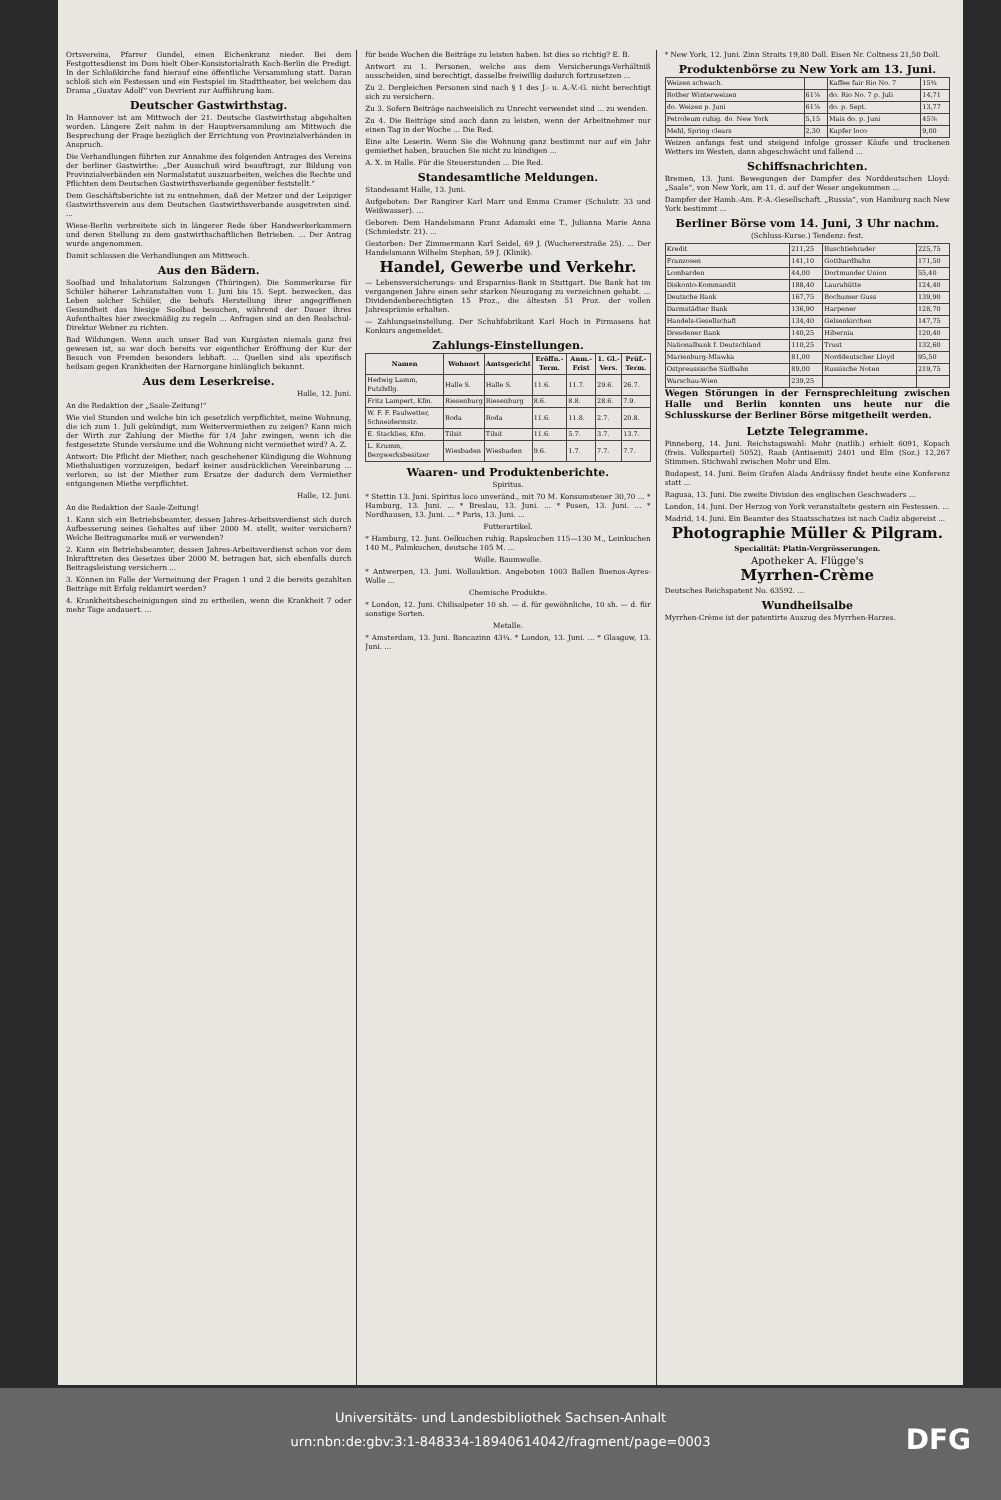Ortsvereins, Pfarrer Gundel, einen Eichenkranz nieder. Bei dem Festgottesdienst im Dom hielt Ober-Konsistorialrath Koch-Berlin die Predigt. In der Schloßkirche fand hierauf eine öffentliche Versammlung statt. Daran schloß sich ein Festessen und ein Festspiel im Stadttheater, bei welchem das Drama „Gustav Adolf“ von Devrient zur Aufführung kam.
Deutscher Gastwirthstag.
In Hannover ist am Mittwoch der 21. Deutsche Gastwirthstag abgehalten worden. Längere Zeit nahm in der Hauptversammlung am Mittwoch die Besprechung der Frage bezüglich der Errichtung von Provinzialverbänden in Anspruch.
Die Verhandlungen führten zur Annahme des folgenden Antrages des Vereins der berliner Gastwirthe: „Der Ausschuß wird beauftragt, zur Bildung von Provinzialverbänden ein Normalstatut auszuarbeiten, welches die Rechte und Pflichten dem Deutschen Gastwirthsverbande gegenüber feststellt.“
Dem Geschäftsberichte ist zu entnehmen, daß der Metzer und der Leipziger Gastwirthsverein aus dem Deutschen Gastwirthsverbande ausgetreten sind. ...
Wiese-Berlin verbreitete sich in längerer Rede über Handwerkerkammern und deren Stellung zu dem gastwirthschaftlichen Betrieben. ... Der Antrag wurde angenommen.
Damit schlossen die Verhandlungen am Mittwoch.
Aus den Bädern.
Soolbad und Inhalatorium Salzungen (Thüringen). Die Sommerkurse für Schüler höherer Lehranstalten vom 1. Juni bis 15. Sept. bezwecken, das Leben solcher Schüler, die behufs Herstellung ihrer angegriffenen Gesundheit das hiesige Soolbad besuchen, während der Dauer ihres Aufenthaltes hier zweckmäßig zu regeln ... Anfragen sind an den Realschul-Direktor Webner zu richten.
Bad Wildungen. Wenn auch unser Bad von Kurgästen niemals ganz frei gewesen ist, so war doch bereits vor eigentlicher Eröffnung der Kur der Besuch von Fremden besonders lebhaft. ... Quellen sind als spezifisch heilsam gegen Krankheiten der Harnorgane hinlänglich bekannt.
Aus dem Leserkreise.
Halle, 12. Juni.
An die Redaktion der „Saale-Zeitung!“
Wie viel Stunden und welche bin ich gesetzlich verpflichtet, meine Wohnung, die ich zum 1. Juli gekündigt, zum Weitervermiethen zu zeigen? Kann mich der Wirth zur Zahlung der Miethe für 1/4 Jahr zwingen, wenn ich die festgesetzte Stunde versäume und die Wohnung nicht vermiethet wird? A. Z.
Antwort: Die Pflicht der Miether, nach geschehener Kündigung die Wohnung Miethslustigen vorzuzeigen, bedarf keiner ausdrücklichen Vereinbarung ... verloren, so ist der Miether zum Ersatze der dadurch dem Vermiether entgangenen Miethe verpflichtet.
Halle, 12. Juni.
An die Redaktion der Saale-Zeitung!
1. Kann sich ein Betriebsbeamter, dessen Jahres-Arbeitsverdienst sich durch Aufbesserung seines Gehaltes auf über 2000 M. stellt, weiter versichern? Welche Beitragsmarke muß er verwenden?
2. Kann ein Betriebsbeamter, dessen Jahres-Arbeitsverdienst schon vor dem Inkrafttreten des Gesetzes über 2000 M. betragen hat, sich ebenfalls durch Beitragsleistung versichern ...
3. Können im Falle der Verneinung der Fragen 1 und 2 die bereits gezahlten Beiträge mit Erfolg reklamirt werden?
4. Krankheitsbescheinigungen sind zu ertheilen, wenn die Krankheit 7 oder mehr Tage andauert. ...
für beide Wochen die Beiträge zu leisten haben. Ist dies so richtig? E. B.
Antwort zu 1. Personen, welche aus dem Versicherungs-Verhältniß ausscheiden, sind berechtigt, dasselbe freiwillig dadurch fortzusetzen ...
Zu 2. Dergleichen Personen sind nach § 1 des J.- u. A.-V.-G. nicht berechtigt sich zu versichern.
Zu 3. Sofern Beiträge nachweislich zu Unrecht verwendet sind ... zu wenden.
Zu 4. Die Beiträge sind auch dann zu leisten, wenn der Arbeitnehmer nur einen Tag in der Woche ... Die Red.
Eine alte Leserin. Wenn Sie die Wohnung ganz bestimmt nur auf ein Jahr gemiethet haben, brauchen Sie nicht zu kündigen ...
A. X. in Halle. Für die Steuerstunden ... Die Red.
Standesamtliche Meldungen.
Standesamt Halle, 13. Juni.
Aufgeboten: Der Rangirer Karl Marr und Emma Cramer (Schulstr. 33 und Weißwasser). ...
Geboren: Dem Handelsmann Franz Adamski eine T., Julianna Marie Anna (Schmiedstr. 21). ...
Gestorben: Der Zimmermann Karl Seidel, 69 J. (Wuchererstraße 25). ... Der Handelsmann Wilhelm Stephan, 59 J. (Klinik).
Handel, Gewerbe und Verkehr.
— Lebensversicherungs- und Ersparniss-Bank in Stuttgart. Die Bank hat im vergangenen Jahre einen sehr starken Neuzugang zu verzeichnen gehabt. ... Dividendenberechtigten 15 Proz., die ältesten 51 Proz. der vollen Jahresprämie erhalten.
— Zahlungseinstellung. Der Schuhfabrikant Karl Hoch in Pirmasens hat Konkurs angemeldet.
Zahlungs-Einstellungen.
| Namen | Wohnort | Amtsgericht | Eröffn.-Term. | Anm.-Frist | 1. Gl.-Vers. | Prüf.-Term. |
| --- | --- | --- | --- | --- | --- | --- |
| Hedwig Lamm, Putzhdlg. | Halle S. | Halle S. | 11.6. | 11.7. | 29.6. | 26.7. |
| Fritz Lampert, Kfm. | Riesenburg | Riesenburg | 8.6. | 8.8. | 28.6. | 7.9. |
| W. F. F. Faulwetter, Schneidermstr. | Roda | Roda | 11.6. | 11.8. | 2.7. | 20.8. |
| E. Stacklies, Kfm. | Tilsit | Tilsit | 11.6. | 5.7. | 3.7. | 13.7. |
| L. Krumm, Bergwerksbesitzer | Wiesbaden | Wiesbaden | 9.6. | 1.7. | 7.7. | 7.7. |
Waaren- und Produktenberichte.
Spiritus.
* Stettin 13. Juni. Spiritus loco unveränd., mit 70 M. Konsumsteuer 30,70 ... * Hamburg, 13. Juni. ... * Breslau, 13. Juni. ... * Posen, 13. Juni. ... * Nordhausen, 13. Juni. ... * Paris, 13. Juni. ...
Futterartikel.
* Hamburg, 12. Juni. Oelkuchen ruhig. Rapskuchen 115—130 M., Leinkuchen 140 M., Palmkuchen, deutsche 105 M. ...
Wolle. Baumwolle.
* Antwerpen, 13. Juni. Wollauktion. Angeboten 1003 Ballen Buenos-Ayres-Wolle ...
Chemische Produkte.
* London, 12. Juni. Chilisalpeter 10 sh. — d. für gewöhnliche, 10 sh. — d. für sonstige Sorten.
Metalle.
* Amsterdam, 13. Juni. Bancazinn 43¼. * London, 13. Juni. ... * Glasgow, 13. Juni. ...
* New York, 12. Juni. Zinn Straits 19,80 Doll. Eisen Nr. Coltness 21,50 Doll.
Produktenbörse zu New York am 13. Juni.
| Weizen schwach. | | Kaffee fair Rio No. 7 | 15¾ |
| Rother Winterweizen | 61⅞ | do. Rio No. 7 p. Juli | 14,71 |
| do. Weizen p. Juni | 61⅞ | do. p. Sept. | 13,77 |
| Petroleum ruhig. do. New York | 5,15 | Mais do. p. Juni | 45⅞ |
| Mehl, Spring clears | 2,30 | Kupfer loco | 9,00 |
Weizen anfangs fest und steigend infolge grosser Käufe und trockenen Wetters im Westen, dann abgeschwächt und fallend ...
Schiffsnachrichten.
Bremen, 13. Juni. Bewegungen der Dampfer des Norddeutschen Lloyd: „Saale“, von New York, am 11. d. auf der Weser angekommen ...
Dampfer der Hamb.-Am. P.-A.-Gesellschaft. „Russia“, von Hamburg nach New York bestimmt ...
Berliner Börse vom 14. Juni, 3 Uhr nachm.
(Schluss-Kurse.) Tendenz: fest.
| Kredit | 211,25 | Buschtiehrader | 225,75 |
| Franzosen | 141,10 | Gotthardbahn | 171,50 |
| Lombarden | 44,00 | Dortmunder Union | 55,40 |
| Diskonto-Kommandit | 188,40 | Laurahütte | 124,40 |
| Deutsche Bank | 167,75 | Bochumer Guss | 139,90 |
| Darmstädter Bank | 136,90 | Harpener | 128,70 |
| Handels-Gesellschaft | 134,40 | Gelsenkirchen | 147,75 |
| Dresdener Bank | 140,25 | Hibernia | 120,40 |
| Nationalbank f. Deutschland | 110,25 | Trust | 132,60 |
| Marienburg-Mlawka | 81,00 | Norddeutscher Lloyd | 95,50 |
| Ostpreussische Südbahn | 89,00 | Russische Noten | 219,75 |
| Warschau-Wien | 239,25 | | |
Wegen Störungen in der Fernsprechleitung zwischen Halle und Berlin konnten uns heute nur die Schlusskurse der Berliner Börse mitgetheilt werden.
Letzte Telegramme.
Pinneberg, 14. Juni. Reichstagswahl: Mohr (natlib.) erhielt 6091, Kopsch (freis. Volkspartei) 5052), Raab (Antisemit) 2401 und Elm (Soz.) 12,267 Stimmen. Stichwahl zwischen Mohr und Elm.
Budapest, 14. Juni. Beim Grafen Alada Andrássy findet heute eine Konferenz statt ...
Ragusa, 13. Juni. Die zweite Division des englischen Geschwaders ...
London, 14. Juni. Der Herzog von York veranstaltete gestern ein Festessen. ...
Madrid, 14. Juni. Ein Beamter des Staatsschatzes ist nach Cadiz abgereist ...
Photographie Müller & Pilgram.
Specialität: Platin-Vergrösserungen.
Apotheker A. Flügge's
Myrrhen-Crème
Deutsches Reichspatent No. 63592. ...
Wundheilsalbe
Myrrhen-Crème ist der patentirte Auszug des Myrrhen-Harzes.
Universitäts- und Landesbibliothek Sachsen-Anhalt
urn:nbn:de:gbv:3:1-848334-18940614042/fragment/page=0003
DFG